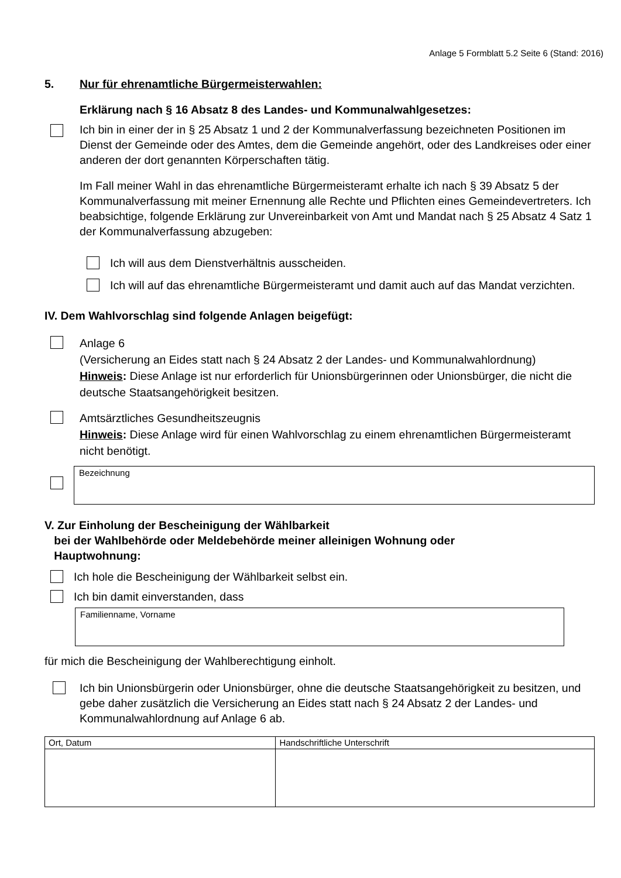Anlage 5 Formblatt 5.2 Seite 6 (Stand: 2016)
5. Nur für ehrenamtliche Bürgermeisterwahlen:
Erklärung nach § 16 Absatz 8 des Landes- und Kommunalwahlgesetzes:
Ich bin in einer der in § 25 Absatz 1 und 2 der Kommunalverfassung bezeichneten Positionen im Dienst der Gemeinde oder des Amtes, dem die Gemeinde angehört, oder des Landkreises oder einer anderen der dort genannten Körperschaften tätig.
Im Fall meiner Wahl in das ehrenamtliche Bürgermeisteramt erhalte ich nach § 39 Absatz 5 der Kommunalverfassung mit meiner Ernennung alle Rechte und Pflichten eines Gemeindevertreters. Ich beabsichtige, folgende Erklärung zur Unvereinbarkeit von Amt und Mandat nach § 25 Absatz 4 Satz 1 der Kommunalverfassung abzugeben:
Ich will aus dem Dienstverhältnis ausscheiden.
Ich will auf das ehrenamtliche Bürgermeisteramt und damit auch auf das Mandat verzichten.
IV. Dem Wahlvorschlag sind folgende Anlagen beigefügt:
Anlage 6
(Versicherung an Eides statt nach § 24 Absatz 2 der Landes- und Kommunalwahlordnung)
Hinweis: Diese Anlage ist nur erforderlich für Unionsbürgerinnen oder Unionsbürger, die nicht die deutsche Staatsangehörigkeit besitzen.
Amtsärztliches Gesundheitszeugnis
Hinweis: Diese Anlage wird für einen Wahlvorschlag zu einem ehrenamtlichen Bürgermeisteramt nicht benötigt.
Bezeichnung
V. Zur Einholung der Bescheinigung der Wählbarkeit
bei der Wahlbehörde oder Meldebehörde meiner alleinigen Wohnung oder
Hauptwohnung:
Ich hole die Bescheinigung der Wählbarkeit selbst ein.
Ich bin damit einverstanden, dass
Familienname, Vorname
für mich die Bescheinigung der Wahlberechtigung einholt.
Ich bin Unionsbürgerin oder Unionsbürger, ohne die deutsche Staatsangehörigkeit zu besitzen, und gebe daher zusätzlich die Versicherung an Eides statt nach § 24 Absatz 2 der Landes- und Kommunalwahlordnung auf Anlage 6 ab.
| Ort, Datum | Handschriftliche Unterschrift |